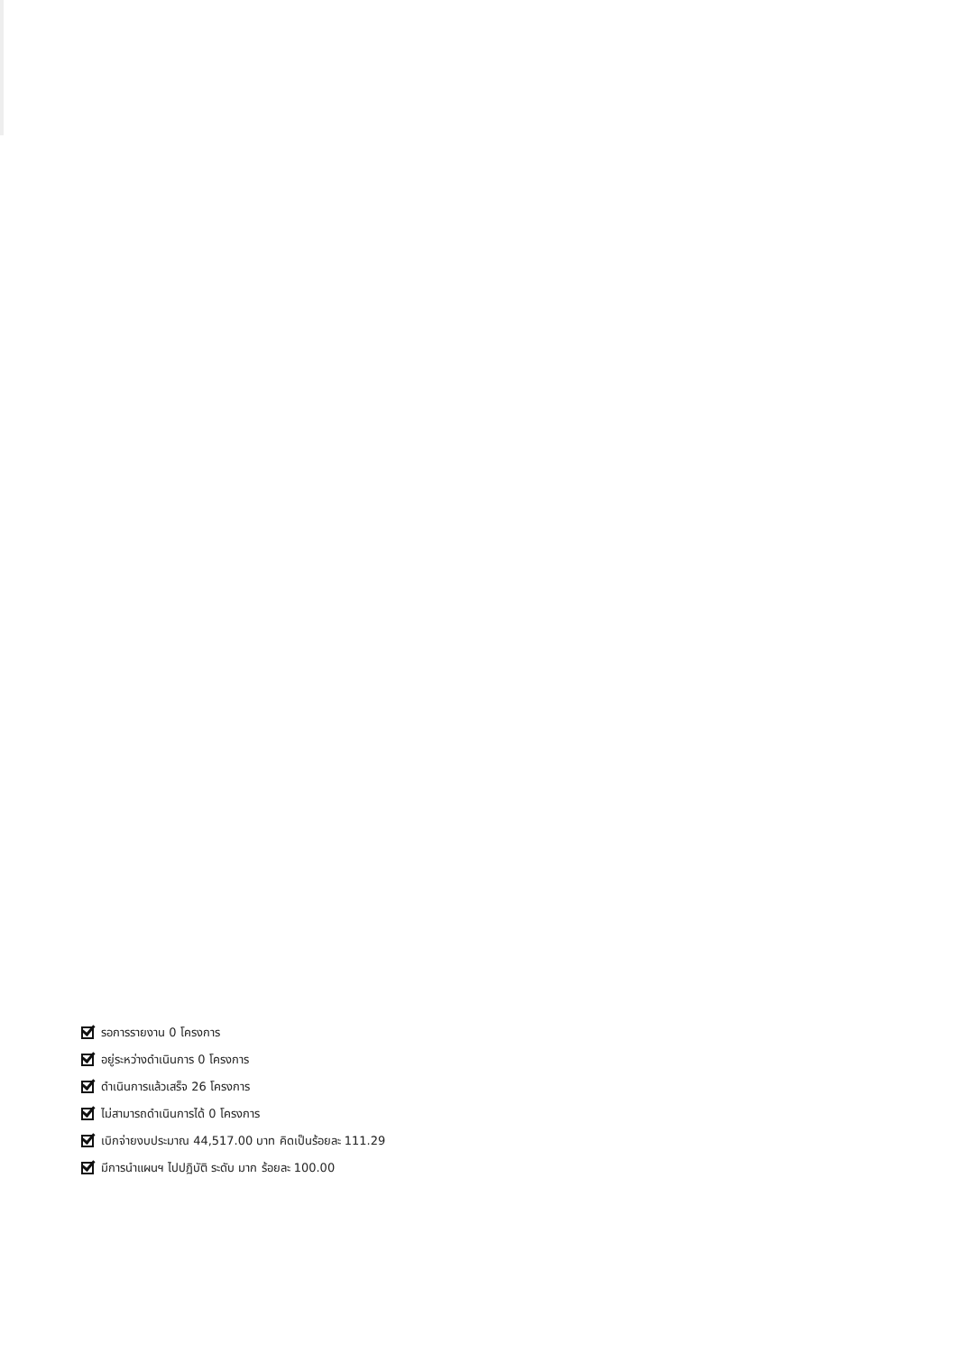รอการรายงาน 0 โครงการ
อยู่ระหว่างดำเนินการ 0 โครงการ
ดำเนินการแล้วเสร็จ 26 โครงการ
ไม่สามารถดำเนินการได้ 0 โครงการ
เบิกจ่ายงบประมาณ 44,517.00 บาท คิดเป็นร้อยละ 111.29
มีการนำแผนฯ ไปปฏิบัติ ระดับ มาก ร้อยละ 100.00